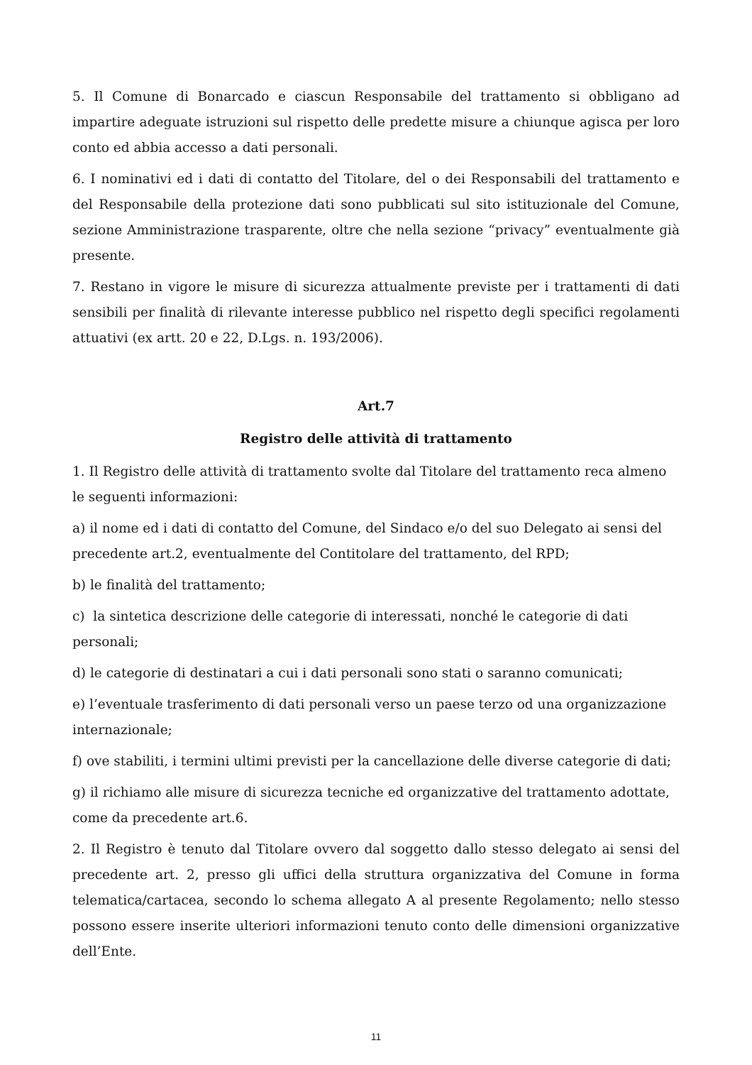5. Il Comune di Bonarcado e ciascun Responsabile del trattamento si obbligano ad impartire adeguate istruzioni sul rispetto delle predette misure a chiunque agisca per loro conto ed abbia accesso a dati personali.
6. I nominativi ed i dati di contatto del Titolare, del o dei Responsabili del trattamento e del Responsabile della protezione dati sono pubblicati sul sito istituzionale del Comune, sezione Amministrazione trasparente, oltre che nella sezione “privacy” eventualmente già presente.
7. Restano in vigore le misure di sicurezza attualmente previste per i trattamenti di dati sensibili per finalità di rilevante interesse pubblico nel rispetto degli specifici regolamenti attuativi (ex artt. 20 e 22, D.Lgs. n. 193/2006).
Art.7
Registro delle attività di trattamento
1. Il Registro delle attività di trattamento svolte dal Titolare del trattamento reca almeno le seguenti informazioni:
a) il nome ed i dati di contatto del Comune, del Sindaco e/o del suo Delegato ai sensi del precedente art.2, eventualmente del Contitolare del trattamento, del RPD;
b) le finalità del trattamento;
c) la sintetica descrizione delle categorie di interessati, nonché le categorie di dati personali;
d) le categorie di destinatari a cui i dati personali sono stati o saranno comunicati;
e) l’eventuale trasferimento di dati personali verso un paese terzo od una organizzazione internazionale;
f) ove stabiliti, i termini ultimi previsti per la cancellazione delle diverse categorie di dati;
g) il richiamo alle misure di sicurezza tecniche ed organizzative del trattamento adottate, come da precedente art.6.
2. Il Registro è tenuto dal Titolare ovvero dal soggetto dallo stesso delegato ai sensi del precedente art. 2, presso gli uffici della struttura organizzativa del Comune in forma telematica/cartacea, secondo lo schema allegato A al presente Regolamento; nello stesso possono essere inserite ulteriori informazioni tenuto conto delle dimensioni organizzative dell’Ente.
11